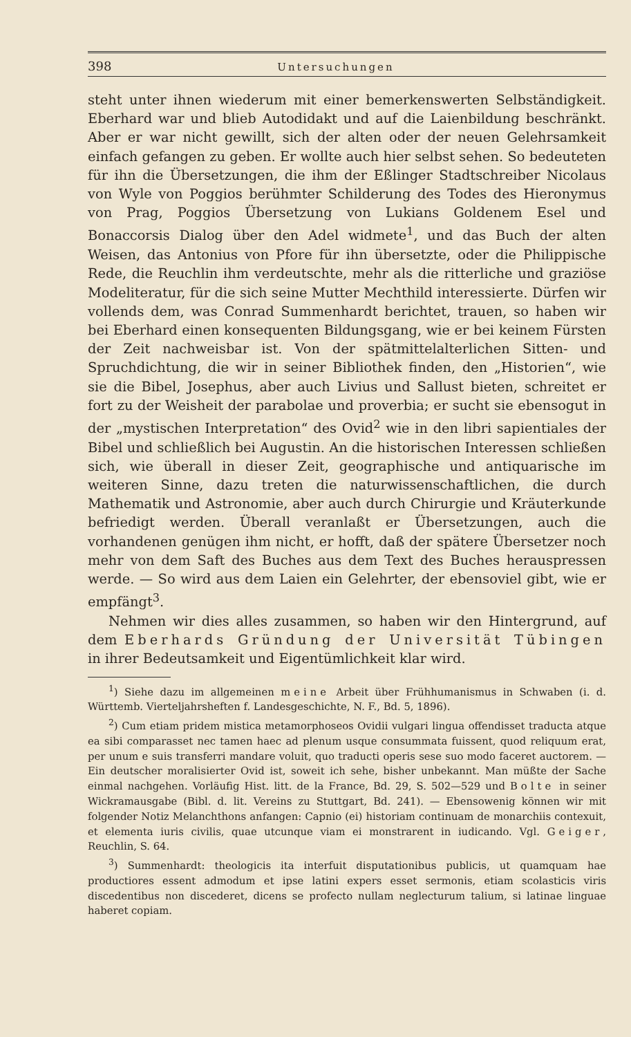398 Untersuchungen
steht unter ihnen wiederum mit einer bemerkenswerten Selbständigkeit. Eberhard war und blieb Autodidakt und auf die Laienbildung beschränkt. Aber er war nicht gewillt, sich der alten oder der neuen Gelehrsamkeit einfach gefangen zu geben. Er wollte auch hier selbst sehen. So bedeuteten für ihn die Übersetzungen, die ihm der Eßlinger Stadtschreiber Nicolaus von Wyle von Poggios berühmter Schilderung des Todes des Hieronymus von Prag, Poggios Übersetzung von Lukians Goldenem Esel und Bonaccorsis Dialog über den Adel widmete<sup>1</sup>, und das Buch der alten Weisen, das Antonius von Pfore für ihn übersetzte, oder die Philippische Rede, die Reuchlin ihm verdeutschte, mehr als die ritterliche und graziöse Modeliteratur, für die sich seine Mutter Mechthild interessierte. Dürfen wir vollends dem, was Conrad Summenhardt berichtet, trauen, so haben wir bei Eberhard einen konsequenten Bildungsgang, wie er bei keinem Fürsten der Zeit nachweisbar ist. Von der spätmittelalterlichen Sitten- und Spruchdichtung, die wir in seiner Bibliothek finden, den „Historien“, wie sie die Bibel, Josephus, aber auch Livius und Sallust bieten, schreitet er fort zu der Weisheit der parabolae und proverbia; er sucht sie ebensogut in der „mystischen Interpretation“ des Ovid<sup>2</sup> wie in den libri sapientiales der Bibel und schließlich bei Augustin. An die historischen Interessen schließen sich, wie überall in dieser Zeit, geographische und antiquarische im weiteren Sinne, dazu treten die naturwissenschaftlichen, die durch Mathematik und Astronomie, aber auch durch Chirurgie und Kräuterkunde befriedigt werden. Überall veranlaßt er Übersetzungen, auch die vorhandenen genügen ihm nicht, er hofft, daß der spätere Übersetzer noch mehr von dem Saft des Buches aus dem Text des Buches herauspressen werde. — So wird aus dem Laien ein Gelehrter, der ebensoviel gibt, wie er empfängt<sup>3</sup>.
Nehmen wir dies alles zusammen, so haben wir den Hintergrund, auf dem Eberhards Gründung der Universität Tübingen in ihrer Bedeutsamkeit und Eigentümlichkeit klar wird.
<sup>1</sup>) Siehe dazu im allgemeinen meine Arbeit über Frühhumanismus in Schwaben (i. d. Württemb. Vierteljahrsheften f. Landesgeschichte, N. F., Bd. 5, 1896).
<sup>2</sup>) Cum etiam pridem mistica metamorphoseos Ovidii vulgari lingua offendisset traducta atque ea sibi comparasset nec tamen haec ad plenum usque consummata fuissent, quod reliquum erat, per unum e suis transferri mandare voluit, quo traducti operis sese suo modo faceret auctorem. — Ein deutscher moralisierter Ovid ist, soweit ich sehe, bisher unbekannt. Man müßte der Sache einmal nachgehen. Vorläufig Hist. litt. de la France, Bd. 29, S. 502—529 und Bolte in seiner Wickramausgabe (Bibl. d. lit. Vereins zu Stuttgart, Bd. 241). — Ebensowenig können wir mit folgender Notiz Melanchthons anfangen: Capnio (ei) historiam continuam de monarchiis contexuit, et elementa iuris civilis, quae utcunque viam ei monstrarent in iudicando. Vgl. Geiger, Reuchlin, S. 64.
<sup>3</sup>) Summenhardt: theologicis ita interfuit disputationibus publicis, ut quamquam hae productiores essent admodum et ipse latini expers esset sermonis, etiam scolasticis viris discedentibus non discederet, dicens se profecto nullam neglecturum talium, si latinae linguae haberet copiam.